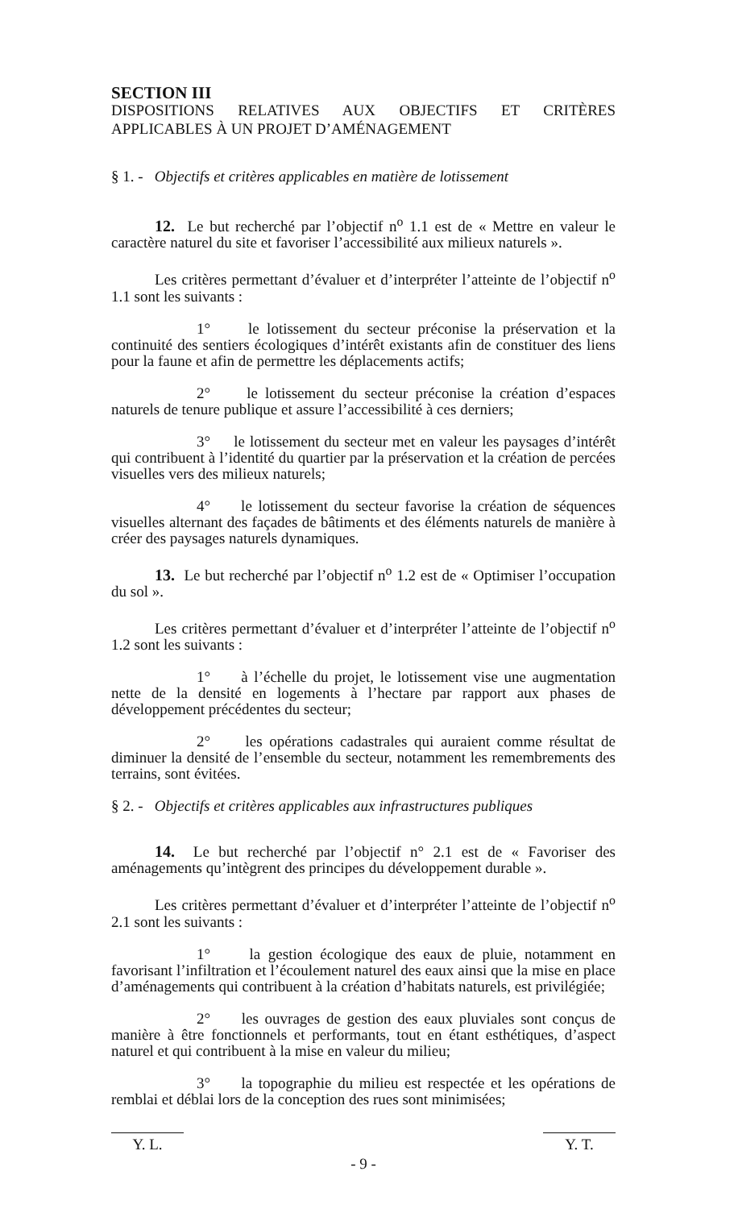SECTION III
DISPOSITIONS RELATIVES AUX OBJECTIFS ET CRITÈRES APPLICABLES À UN PROJET D’AMÉNAGEMENT
§ 1. - Objectifs et critères applicables en matière de lotissement
12. Le but recherché par l’objectif n<sup>o</sup> 1.1 est de « Mettre en valeur le caractère naturel du site et favoriser l’accessibilité aux milieux naturels ».
Les critères permettant d’évaluer et d’interpréter l’atteinte de l’objectif n<sup>o</sup> 1.1 sont les suivants :
1° le lotissement du secteur préconise la préservation et la continuité des sentiers écologiques d’intérêt existants afin de constituer des liens pour la faune et afin de permettre les déplacements actifs;
2° le lotissement du secteur préconise la création d’espaces naturels de tenure publique et assure l’accessibilité à ces derniers;
3° le lotissement du secteur met en valeur les paysages d’intérêt qui contribuent à l’identité du quartier par la préservation et la création de percées visuelles vers des milieux naturels;
4° le lotissement du secteur favorise la création de séquences visuelles alternant des façades de bâtiments et des éléments naturels de manière à créer des paysages naturels dynamiques.
13. Le but recherché par l’objectif n<sup>o</sup> 1.2 est de « Optimiser l’occupation du sol ».
Les critères permettant d’évaluer et d’interpréter l’atteinte de l’objectif n<sup>o</sup> 1.2 sont les suivants :
1° à l’échelle du projet, le lotissement vise une augmentation nette de la densité en logements à l’hectare par rapport aux phases de développement précédentes du secteur;
2° les opérations cadastrales qui auraient comme résultat de diminuer la densité de l’ensemble du secteur, notamment les remembrements des terrains, sont évitées.
§ 2. - Objectifs et critères applicables aux infrastructures publiques
14. Le but recherché par l’objectif n° 2.1 est de « Favoriser des aménagements qu’intègrent des principes du développement durable ».
Les critères permettant d’évaluer et d’interpréter l’atteinte de l’objectif n<sup>o</sup> 2.1 sont les suivants :
1° la gestion écologique des eaux de pluie, notamment en favorisant l’infiltration et l’écoulement naturel des eaux ainsi que la mise en place d’aménagements qui contribuent à la création d’habitats naturels, est privilégiée;
2° les ouvrages de gestion des eaux pluviales sont conçus de manière à être fonctionnels et performants, tout en étant esthétiques, d’aspect naturel et qui contribuent à la mise en valeur du milieu;
3° la topographie du milieu est respectée et les opérations de remblai et déblai lors de la conception des rues sont minimisées;
Y. L. Y. T.
- 9 -